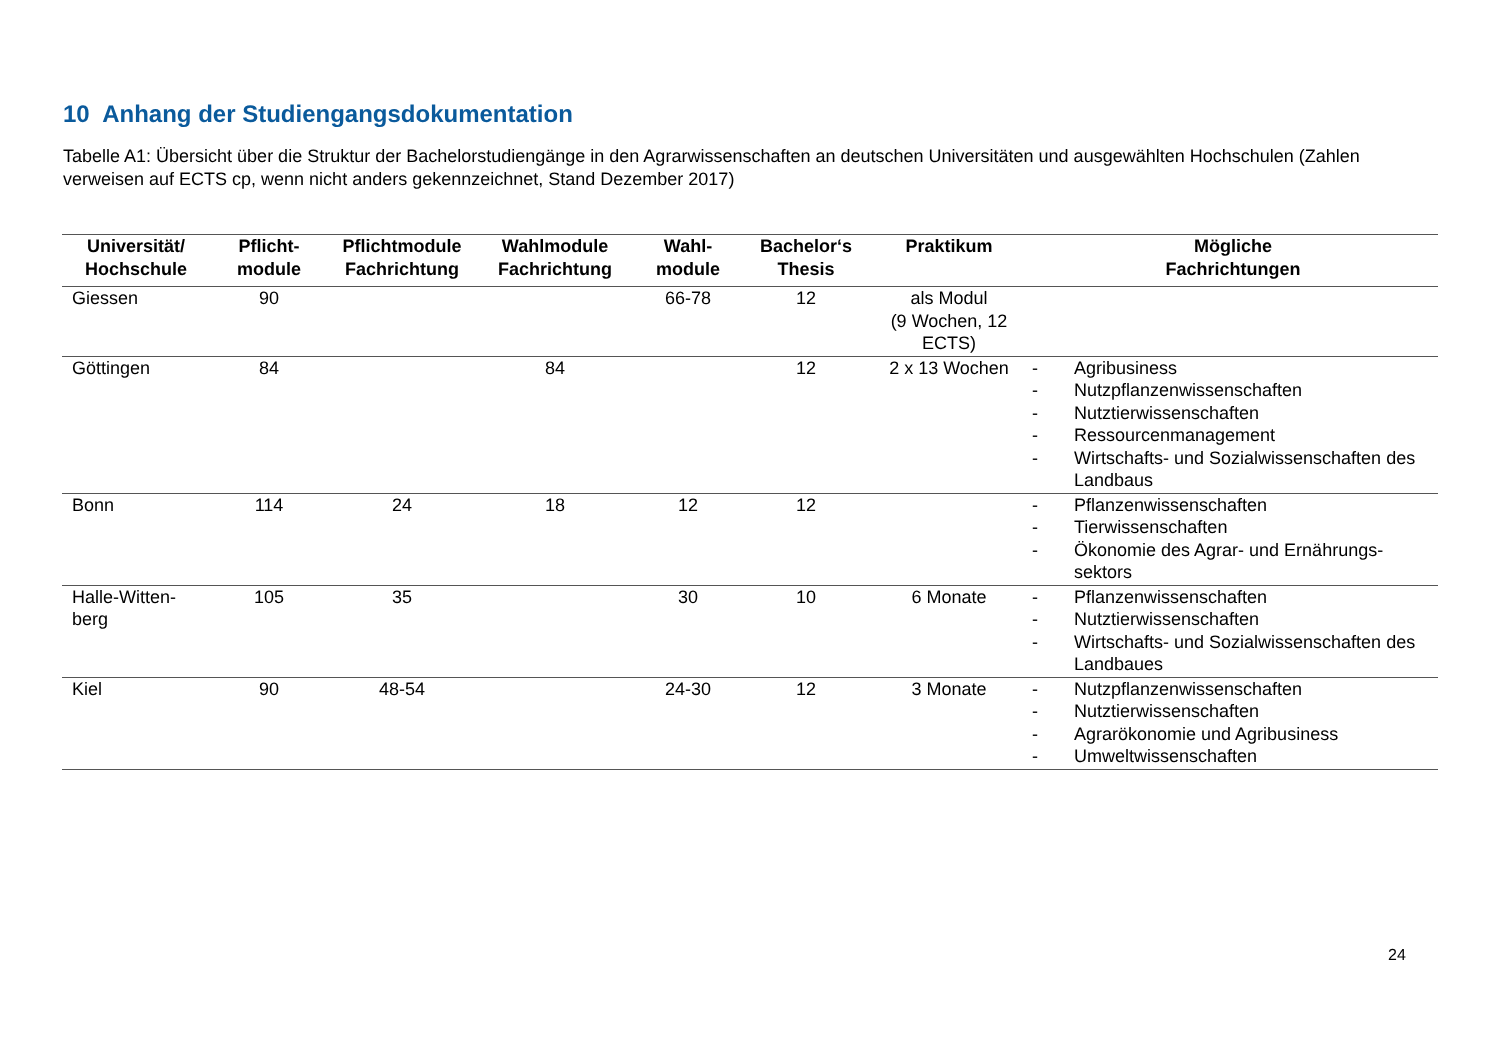10 Anhang der Studiengangsdokumentation
Tabelle A1: Übersicht über die Struktur der Bachelorstudiengänge in den Agrarwissenschaften an deutschen Universitäten und ausgewählten Hochschulen (Zahlen verweisen auf ECTS cp, wenn nicht anders gekennzeichnet, Stand Dezember 2017)
| Universität/ Hochschule | Pflicht- module | Pflichtmodule Fachrichtung | Wahlmodule Fachrichtung | Wahl- module | Bachelor‘s Thesis | Praktikum | Mögliche Fachrichtungen |
| --- | --- | --- | --- | --- | --- | --- | --- |
| Giessen | 90 | | | 66-78 | 12 | als Modul (9 Wochen, 12 ECTS) | |
| Göttingen | 84 | | 84 | | 12 | 2 x 13 Wochen | - Agribusiness - Nutzpflanzenwissenschaften - Nutztierwissenschaften - Ressourcenmanagement - Wirtschafts- und Sozialwissenschaften des Landbaus |
| Bonn | 114 | 24 | 18 | 12 | 12 | | - Pflanzenwissenschaften - Tierwissenschaften - Ökonomie des Agrar- und Ernährungs-sektors |
| Halle-Witten- berg | 105 | 35 | | 30 | 10 | 6 Monate | - Pflanzenwissenschaften - Nutztierwissenschaften - Wirtschafts- und Sozialwissenschaften des Landbaues |
| Kiel | 90 | 48-54 | | 24-30 | 12 | 3 Monate | - Nutzpflanzenwissenschaften - Nutztierwissenschaften - Agrarökonomie und Agribusiness - Umweltwissenschaften |
24